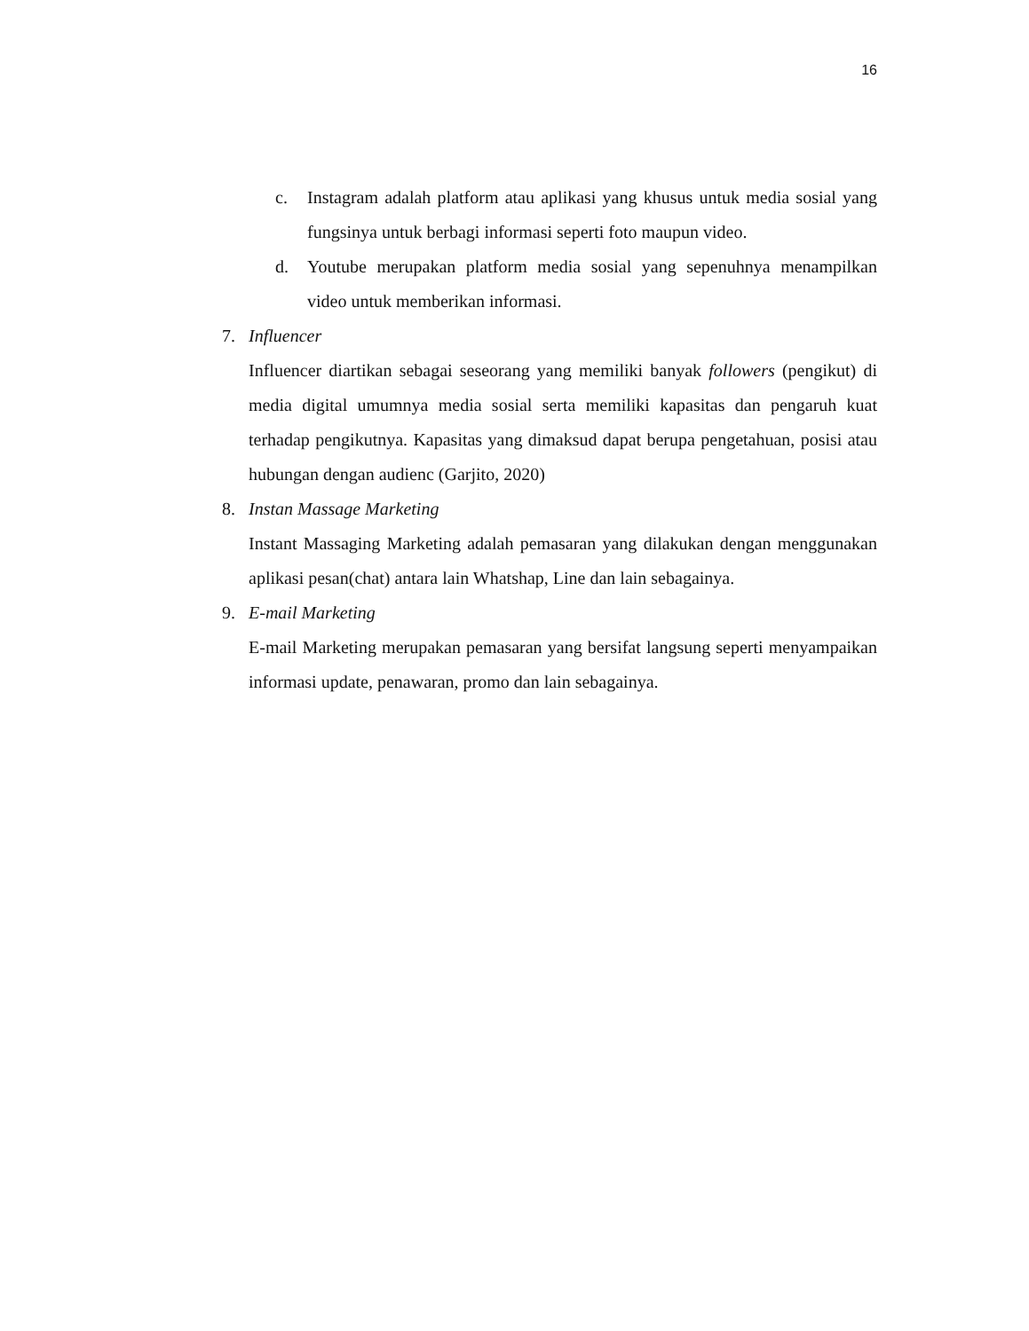16
c. Instagram adalah platform atau aplikasi yang khusus untuk media sosial yang fungsinya untuk berbagi informasi seperti foto maupun video.
d. Youtube merupakan platform media sosial yang sepenuhnya menampilkan video untuk memberikan informasi.
7. Influencer
Influencer diartikan sebagai seseorang yang memiliki banyak followers (pengikut) di media digital umumnya media sosial serta memiliki kapasitas dan pengaruh kuat terhadap pengikutnya. Kapasitas yang dimaksud dapat berupa pengetahuan, posisi atau hubungan dengan audienc (Garjito, 2020)
8. Instan Massage Marketing
Instant Massaging Marketing adalah pemasaran yang dilakukan dengan menggunakan aplikasi pesan(chat) antara lain Whatshap, Line dan lain sebagainya.
9. E-mail Marketing
E-mail Marketing merupakan pemasaran yang bersifat langsung seperti menyampaikan informasi update, penawaran, promo dan lain sebagainya.